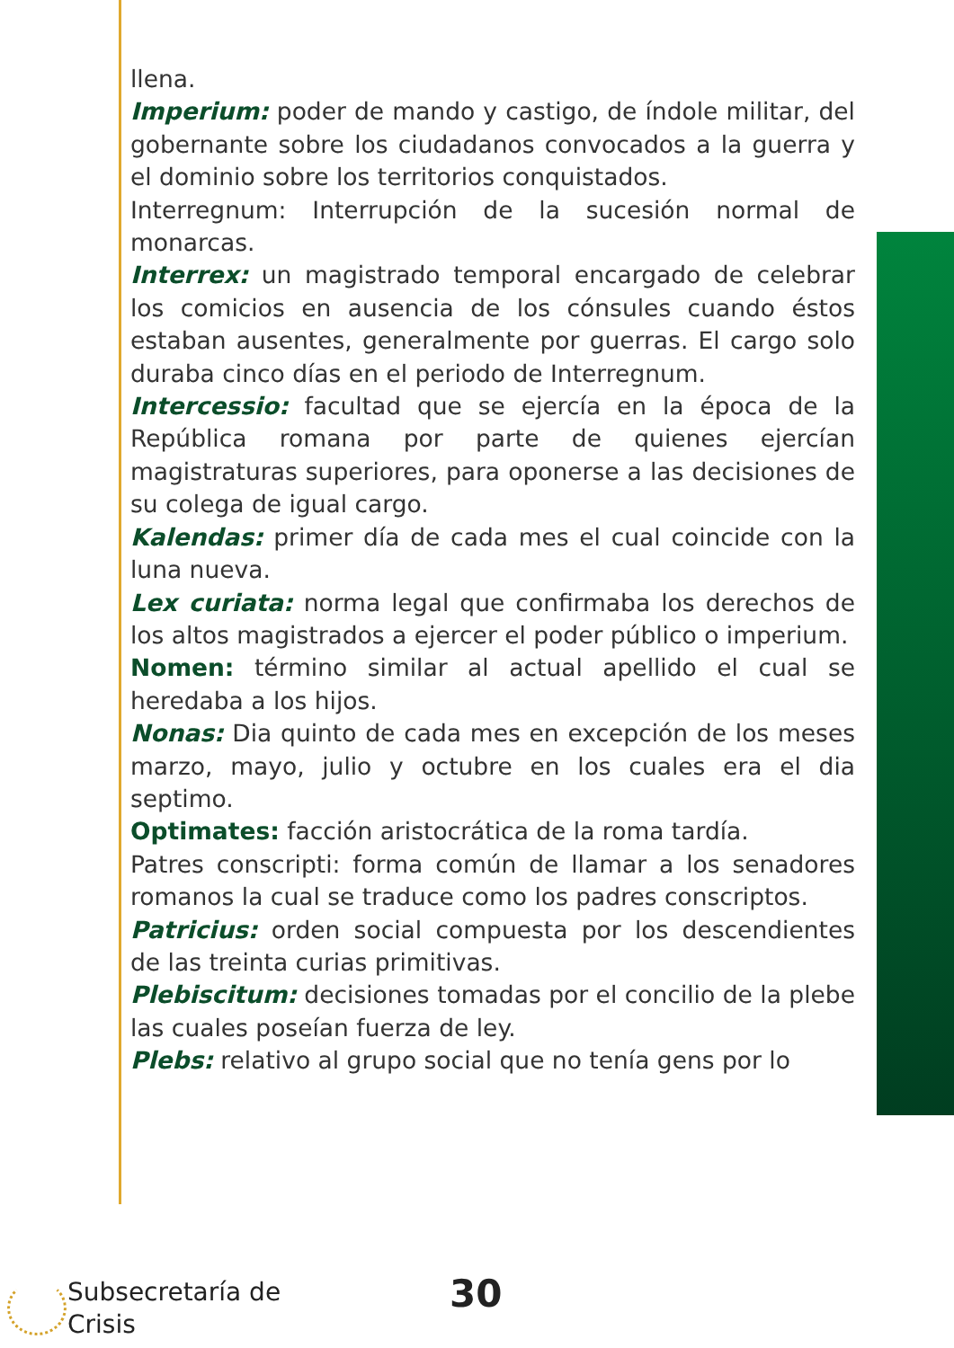llena.
Imperium: poder de mando y castigo, de índole militar, del gobernante sobre los ciudadanos convocados a la guerra y el dominio sobre los territorios conquistados.
Interregnum: Interrupción de la sucesión normal de monarcas.
Interrex: un magistrado temporal encargado de celebrar los comicios en ausencia de los cónsules cuando éstos estaban ausentes, generalmente por guerras. El cargo solo duraba cinco días en el periodo de Interregnum.
Intercessio: facultad que se ejercía en la época de la República romana por parte de quienes ejercían magistraturas superiores, para oponerse a las decisiones de su colega de igual cargo.
Kalendas: primer día de cada mes el cual coincide con la luna nueva.
Lex curiata: norma legal que confirmaba los derechos de los altos magistrados a ejercer el poder público o imperium.
Nomen: término similar al actual apellido el cual se heredaba a los hijos.
Nonas: Dia quinto de cada mes en excepción de los meses marzo, mayo, julio y octubre en los cuales era el dia septimo.
Optimates: facción aristocrática de la roma tardía.
Patres conscripti: forma común de llamar a los senadores romanos la cual se traduce como los padres conscriptos.
Patricius: orden social compuesta por los descendientes de las treinta curias primitivas.
Plebiscitum: decisiones tomadas por el concilio de la plebe las cuales poseían fuerza de ley.
Plebs: relativo al grupo social que no tenía gens por lo
Subsecretaría de
Crisis
30